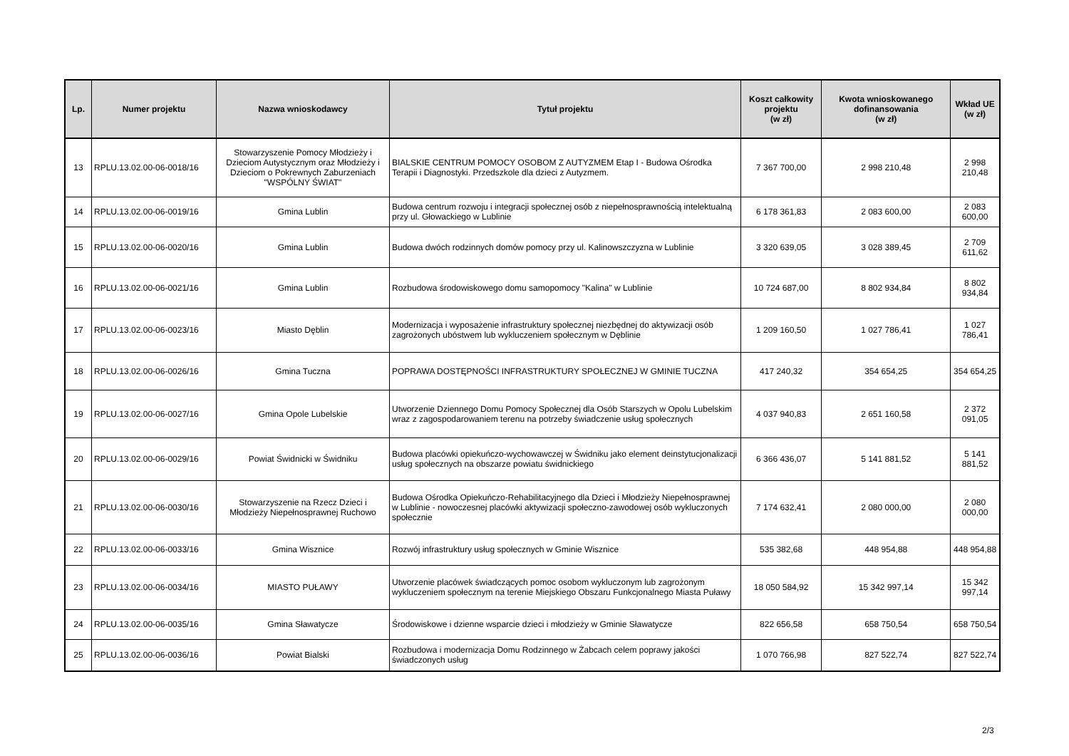| Lp. | Numer projektu | Nazwa wnioskodawcy | Tytuł projektu | Koszt całkowity projektu (w zł) | Kwota wnioskowanego dofinansowania (w zł) | Wkład UE (w zł) |
| --- | --- | --- | --- | --- | --- | --- |
| 13 | RPLU.13.02.00-06-0018/16 | Stowarzyszenie Pomocy Młodzieży i Dzieciom Autystycznym oraz Młodzieży i Dzieciom o Pokrewnych Zaburzeniach "WSPÓLNY ŚWIAT" | BIALSKIE CENTRUM POMOCY OSOBOM Z AUTYZMEM Etap I - Budowa Ośrodka Terapii i Diagnostyki. Przedszkole dla dzieci z Autyzmem. | 7 367 700,00 | 2 998 210,48 | 2 998 210,48 |
| 14 | RPLU.13.02.00-06-0019/16 | Gmina Lublin | Budowa centrum rozwoju i integracji społecznej osób z niepełnosprawnością intelektualną przy ul. Głowackiego w Lublinie | 6 178 361,83 | 2 083 600,00 | 2 083 600,00 |
| 15 | RPLU.13.02.00-06-0020/16 | Gmina Lublin | Budowa dwóch rodzinnych domów pomocy przy ul. Kalinowszczyzna w Lublinie | 3 320 639,05 | 3 028 389,45 | 2 709 611,62 |
| 16 | RPLU.13.02.00-06-0021/16 | Gmina Lublin | Rozbudowa środowiskowego domu samopomocy "Kalina" w Lublinie | 10 724 687,00 | 8 802 934,84 | 8 802 934,84 |
| 17 | RPLU.13.02.00-06-0023/16 | Miasto Dęblin | Modernizacja i wyposażenie infrastruktury społecznej niezbędnej do aktywizacji osób zagrożonych ubóstwem lub wykluczeniem społecznym w Dęblinie | 1 209 160,50 | 1 027 786,41 | 1 027 786,41 |
| 18 | RPLU.13.02.00-06-0026/16 | Gmina Tuczna | POPRAWA DOSTĘPNOŚCI INFRASTRUKTURY SPOŁECZNEJ W GMINIE TUCZNA | 417 240,32 | 354 654,25 | 354 654,25 |
| 19 | RPLU.13.02.00-06-0027/16 | Gmina Opole Lubelskie | Utworzenie Dziennego Domu Pomocy Społecznej dla Osób Starszych w Opolu Lubelskim wraz z zagospodarowaniem terenu na potrzeby świadczenie usług społecznych | 4 037 940,83 | 2 651 160,58 | 2 372 091,05 |
| 20 | RPLU.13.02.00-06-0029/16 | Powiat Świdnicki w Świdniku | Budowa placówki opiekuńczo-wychowawczej w Świdniku jako element deinstytucjonalizacji usług społecznych na obszarze powiatu świdnickiego | 6 366 436,07 | 5 141 881,52 | 5 141 881,52 |
| 21 | RPLU.13.02.00-06-0030/16 | Stowarzyszenie na Rzecz Dzieci i Młodzieży Niepełnosprawnej Ruchowo | Budowa Ośrodka Opiekuńczo-Rehabilitacyjnego dla Dzieci i Młodzieży Niepełnosprawnej w Lublinie - nowoczesnej placówki aktywizacji społeczno-zawodowej osób wykluczonych społecznie | 7 174 632,41 | 2 080 000,00 | 2 080 000,00 |
| 22 | RPLU.13.02.00-06-0033/16 | Gmina Wisznice | Rozwój infrastruktury usług społecznych w Gminie Wisznice | 535 382,68 | 448 954,88 | 448 954,88 |
| 23 | RPLU.13.02.00-06-0034/16 | MIASTO PUŁAWY | Utworzenie placówek świadczących pomoc osobom wykluczonym lub zagrożonym wykluczeniem społecznym na terenie Miejskiego Obszaru Funkcjonalnego Miasta Puławy | 18 050 584,92 | 15 342 997,14 | 15 342 997,14 |
| 24 | RPLU.13.02.00-06-0035/16 | Gmina Sławatycze | Środowiskowe i dzienne wsparcie dzieci i młodzieży w Gminie Sławatycze | 822 656,58 | 658 750,54 | 658 750,54 |
| 25 | RPLU.13.02.00-06-0036/16 | Powiat Bialski | Rozbudowa i modernizacja Domu Rodzinnego w Żabcach celem poprawy jakości świadczonych usług | 1 070 766,98 | 827 522,74 | 827 522,74 |
2/3